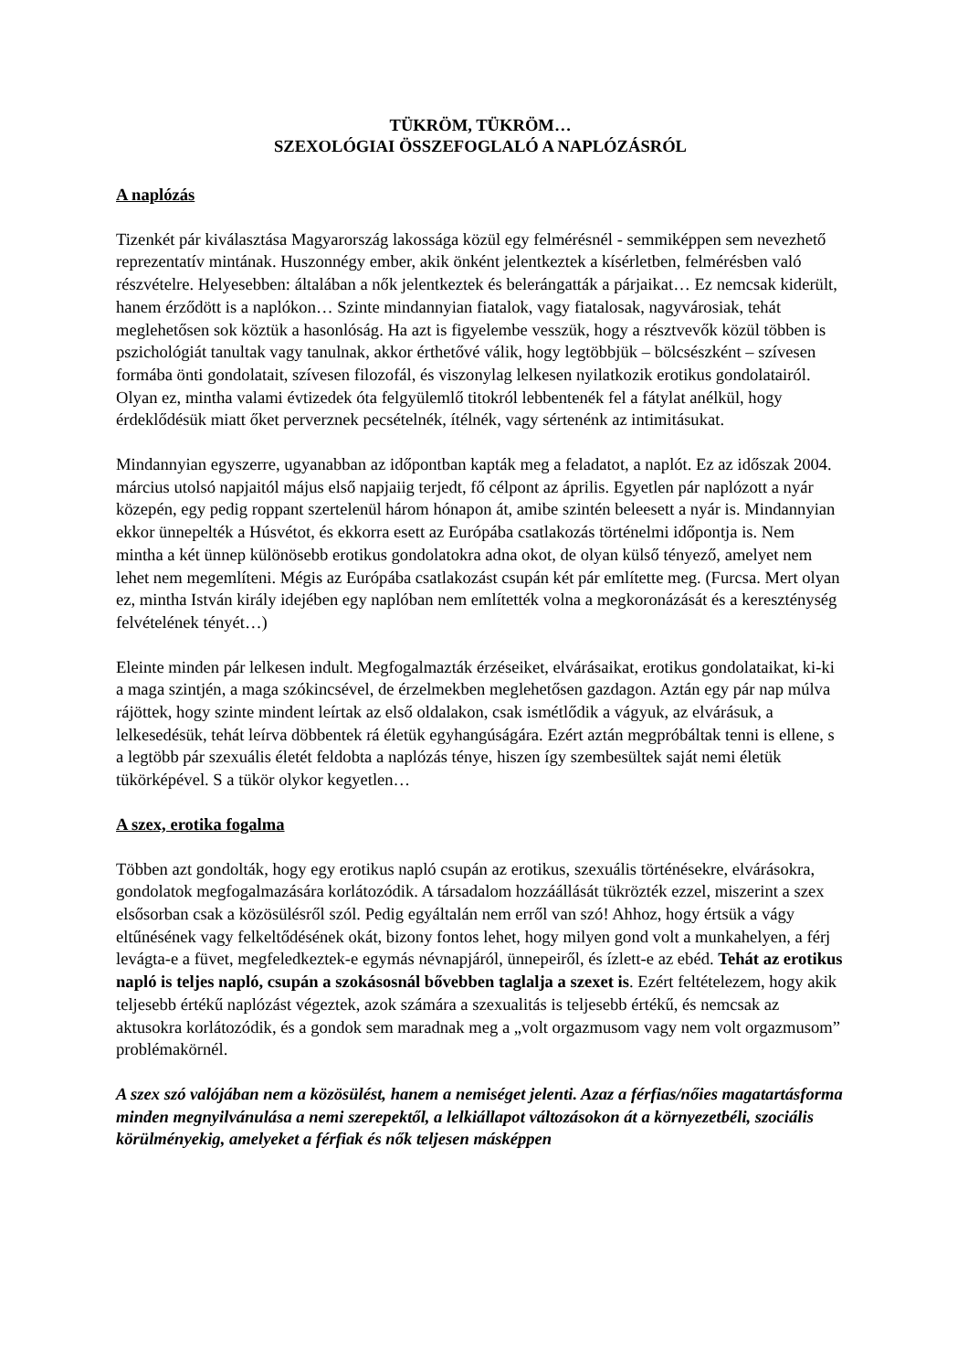TÜKRÖM, TÜKRÖM…
SZEXOLÓGIAI ÖSSZEFOGLALÓ A NAPLÓZÁSRÓL
A naplózás
Tizenkét pár kiválasztása Magyarország lakossága közül egy felmérésnél - semmiképpen sem nevezhető reprezentatív mintának. Huszonnégy ember, akik önként jelentkeztek a kísérletben, felmérésben való részvételre. Helyesebben: általában a nők jelentkeztek és belerángatták a párjaikat… Ez nemcsak kiderült, hanem érződött is a naplókon… Szinte mindannyian fiatalok, vagy fiatalosak, nagyvárosiak, tehát meglehetősen sok köztük a hasonlóság. Ha azt is figyelembe vesszük, hogy a résztvevők közül többen is pszichológiát tanultak vagy tanulnak, akkor érthetővé válik, hogy legtöbbjük – bölcsészként – szívesen formába önti gondolatait, szívesen filozofál, és viszonylag lelkesen nyilatkozik erotikus gondolatairól. Olyan ez, mintha valami évtizedek óta felgyülemlő titokról lebbentenék fel a fátylat anélkül, hogy érdeklődésük miatt őket perverznek pecsételnék, ítélnék, vagy sértenénk az intimitásukat.
Mindannyian egyszerre, ugyanabban az időpontban kapták meg a feladatot, a naplót. Ez az időszak 2004. március utolsó napjaitól május első napjaiig terjedt, fő célpont az április. Egyetlen pár naplózott a nyár közepén, egy pedig roppant szertelenül három hónapon át, amibe szintén beleesett a nyár is. Mindannyian ekkor ünnepelték a Húsvétot, és ekkorra esett az Európába csatlakozás történelmi időpontja is. Nem mintha a két ünnep különösebb erotikus gondolatokra adna okot, de olyan külső tényező, amelyet nem lehet nem megemlíteni. Mégis az Európába csatlakozást csupán két pár említette meg. (Furcsa. Mert olyan ez, mintha István király idejében egy naplóban nem említették volna a megkoronázását és a kereszténység felvételének tényét…)
Eleinte minden pár lelkesen indult. Megfogalmazták érzéseiket, elvárásaikat, erotikus gondolataikat, ki-ki a maga szintjén, a maga szókincsével, de érzelmekben meglehetősen gazdagon. Aztán egy pár nap múlva rájöttek, hogy szinte mindent leírtak az első oldalakon, csak ismétlődik a vágyuk, az elvárásuk, a lelkesedésük, tehát leírva döbbentek rá életük egyhangúságára. Ezért aztán megpróbáltak tenni is ellene, s a legtöbb pár szexuális életét feldobta a naplózás ténye, hiszen így szembesültek saját nemi életük tükörképével. S a tükör olykor kegyetlen…
A szex, erotika fogalma
Többen azt gondolták, hogy egy erotikus napló csupán az erotikus, szexuális történésekre, elvárásokra, gondolatok megfogalmazására korlátozódik. A társadalom hozzáállását tükrözték ezzel, miszerint a szex elsősorban csak a közösülésről szól. Pedig egyáltalán nem erről van szó! Ahhoz, hogy értsük a vágy eltűnésének vagy felkeltődésének okát, bizony fontos lehet, hogy milyen gond volt a munkahelyen, a férj levágta-e a füvet, megfeledkeztek-e egymás névnapjáról, ünnepeiről, és ízlett-e az ebéd. Tehát az erotikus napló is teljes napló, csupán a szokásosnál bővebben taglalja a szexet is. Ezért feltételezem, hogy akik teljesebb értékű naplózást végeztek, azok számára a szexualitás is teljesebb értékű, és nemcsak az aktusokra korlátozódik, és a gondok sem maradnak meg a „volt orgazmusom vagy nem volt orgazmusom” problémakörnél.
A szex szó valójában nem a közösülést, hanem a nemiséget jelenti. Azaz a férfias/nőies magatartásforma minden megnyilvánulása a nemi szerepektől, a lelkiállapot változásokon át a környezetbéli, szociális körülményekig, amelyeket a férfiak és nők teljesen másképpen